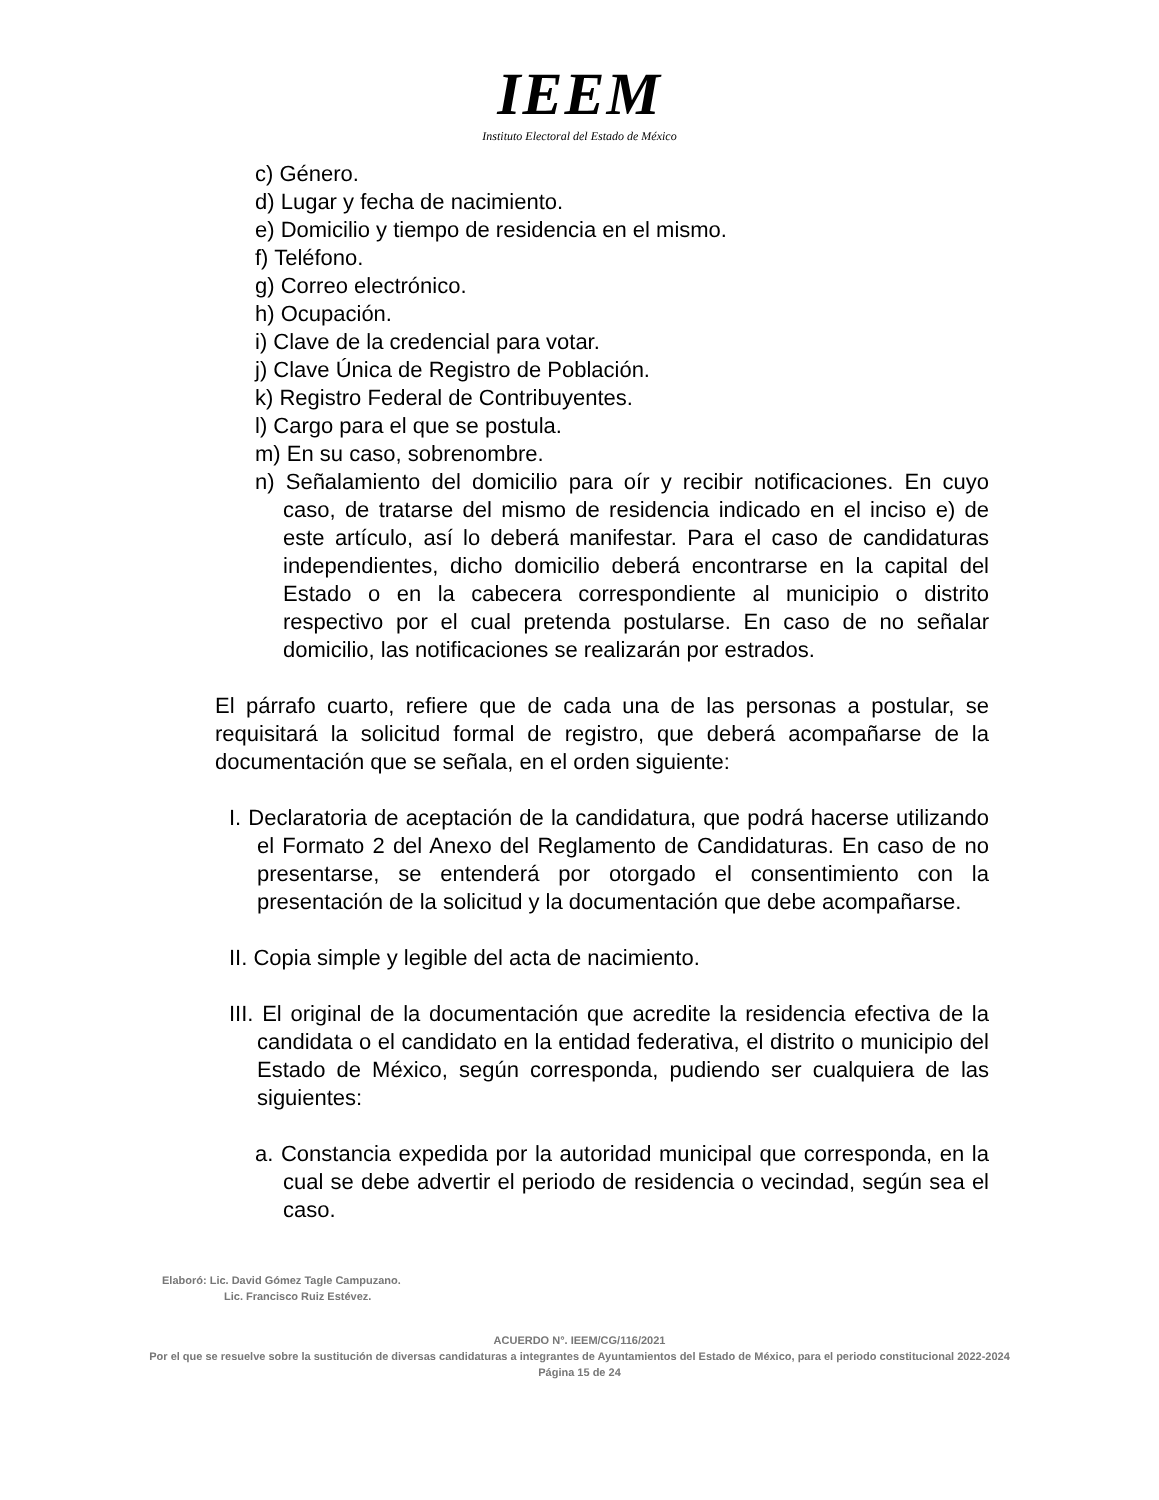IEEM
Instituto Electoral del Estado de México
c) Género.
d) Lugar y fecha de nacimiento.
e) Domicilio y tiempo de residencia en el mismo.
f) Teléfono.
g) Correo electrónico.
h) Ocupación.
i) Clave de la credencial para votar.
j) Clave Única de Registro de Población.
k) Registro Federal de Contribuyentes.
l) Cargo para el que se postula.
m) En su caso, sobrenombre.
n) Señalamiento del domicilio para oír y recibir notificaciones. En cuyo caso, de tratarse del mismo de residencia indicado en el inciso e) de este artículo, así lo deberá manifestar. Para el caso de candidaturas independientes, dicho domicilio deberá encontrarse en la capital del Estado o en la cabecera correspondiente al municipio o distrito respectivo por el cual pretenda postularse. En caso de no señalar domicilio, las notificaciones se realizarán por estrados.
El párrafo cuarto, refiere que de cada una de las personas a postular, se requisitará la solicitud formal de registro, que deberá acompañarse de la documentación que se señala, en el orden siguiente:
I. Declaratoria de aceptación de la candidatura, que podrá hacerse utilizando el Formato 2 del Anexo del Reglamento de Candidaturas. En caso de no presentarse, se entenderá por otorgado el consentimiento con la presentación de la solicitud y la documentación que debe acompañarse.
II. Copia simple y legible del acta de nacimiento.
III. El original de la documentación que acredite la residencia efectiva de la candidata o el candidato en la entidad federativa, el distrito o municipio del Estado de México, según corresponda, pudiendo ser cualquiera de las siguientes:
a. Constancia expedida por la autoridad municipal que corresponda, en la cual se debe advertir el periodo de residencia o vecindad, según sea el caso.
Elaboró: Lic. David Gómez Tagle Campuzano.
Lic. Francisco Ruiz Estévez.
ACUERDO N°. IEEM/CG/116/2021
Por el que se resuelve sobre la sustitución de diversas candidaturas a integrantes de Ayuntamientos del Estado de México, para el periodo constitucional 2022-2024
Página 15 de 24